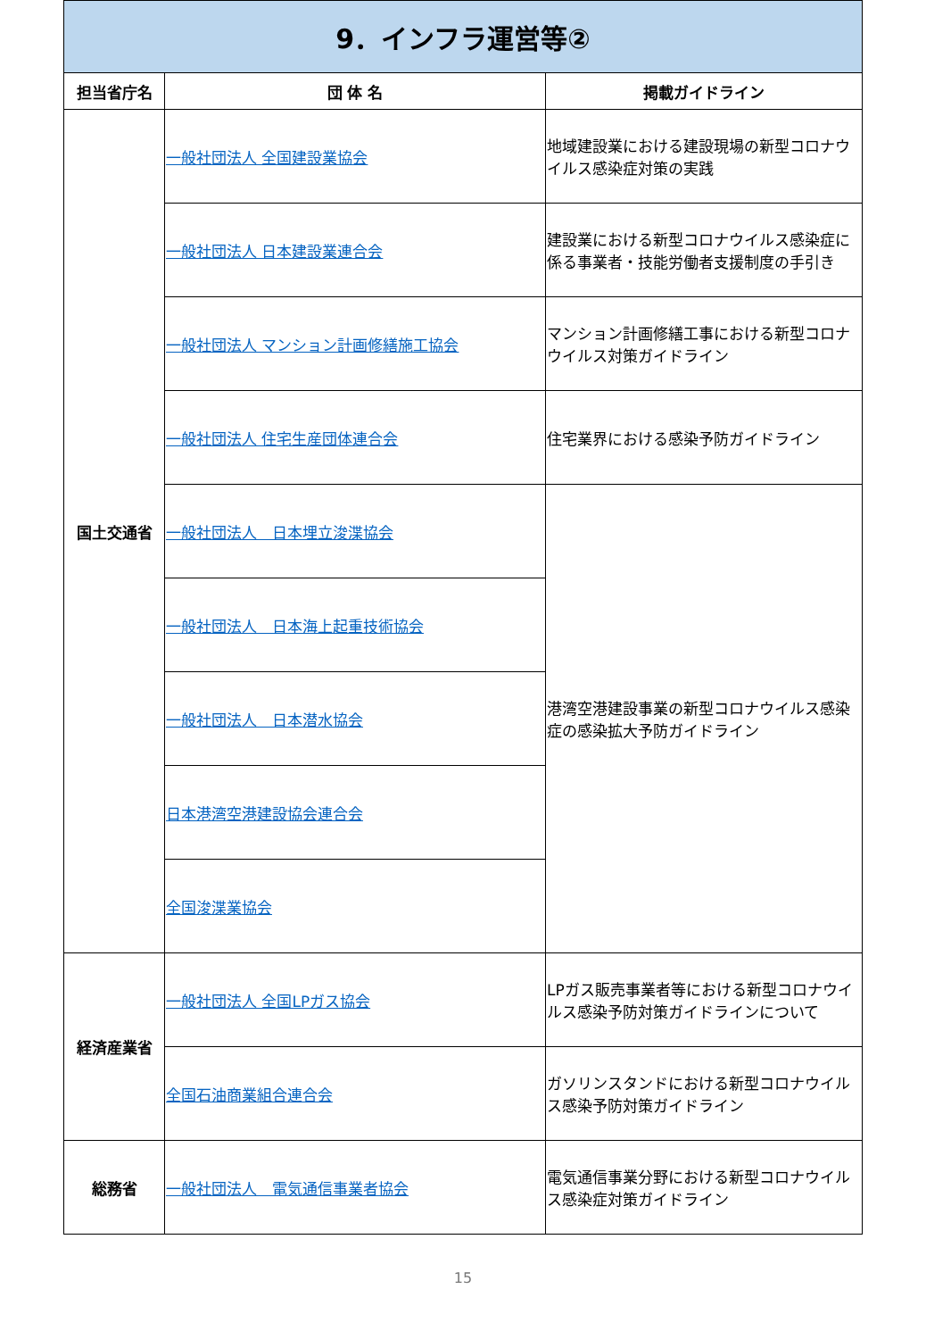| 9．インフラ運営等② | | |
| 担当省庁名 | 団 体 名 | 掲載ガイドライン |
| 国土交通省 | 一般社団法人 全国建設業協会 | 地域建設業における建設現場の新型コロナウイルス感染症対策の実践 |
| | 一般社団法人 日本建設業連合会 | 建設業における新型コロナウイルス感染症に係る事業者・技能労働者支援制度の手引き |
| | 一般社団法人 マンション計画修繕施工協会 | マンション計画修繕工事における新型コロナウイルス対策ガイドライン |
| | 一般社団法人 住宅生産団体連合会 | 住宅業界における感染予防ガイドライン |
| | 一般社団法人 日本埋立浚渫協会 | 港湾空港建設事業の新型コロナウイルス感染症の感染拡大予防ガイドライン |
| | 一般社団法人 日本海上起重技術協会 | |
| | 一般社団法人 日本潜水協会 | |
| | 日本港湾空港建設協会連合会 | |
| | 全国浚渫業協会 | |
| 経済産業省 | 一般社団法人 全国LPガス協会 | LPガス販売事業者等における新型コロナウイルス感染予防対策ガイドラインについて |
| | 全国石油商業組合連合会 | ガソリンスタンドにおける新型コロナウイルス感染予防対策ガイドライン |
| 総務省 | 一般社団法人 電気通信事業者協会 | 電気通信事業分野における新型コロナウイルス感染症対策ガイドライン |
15